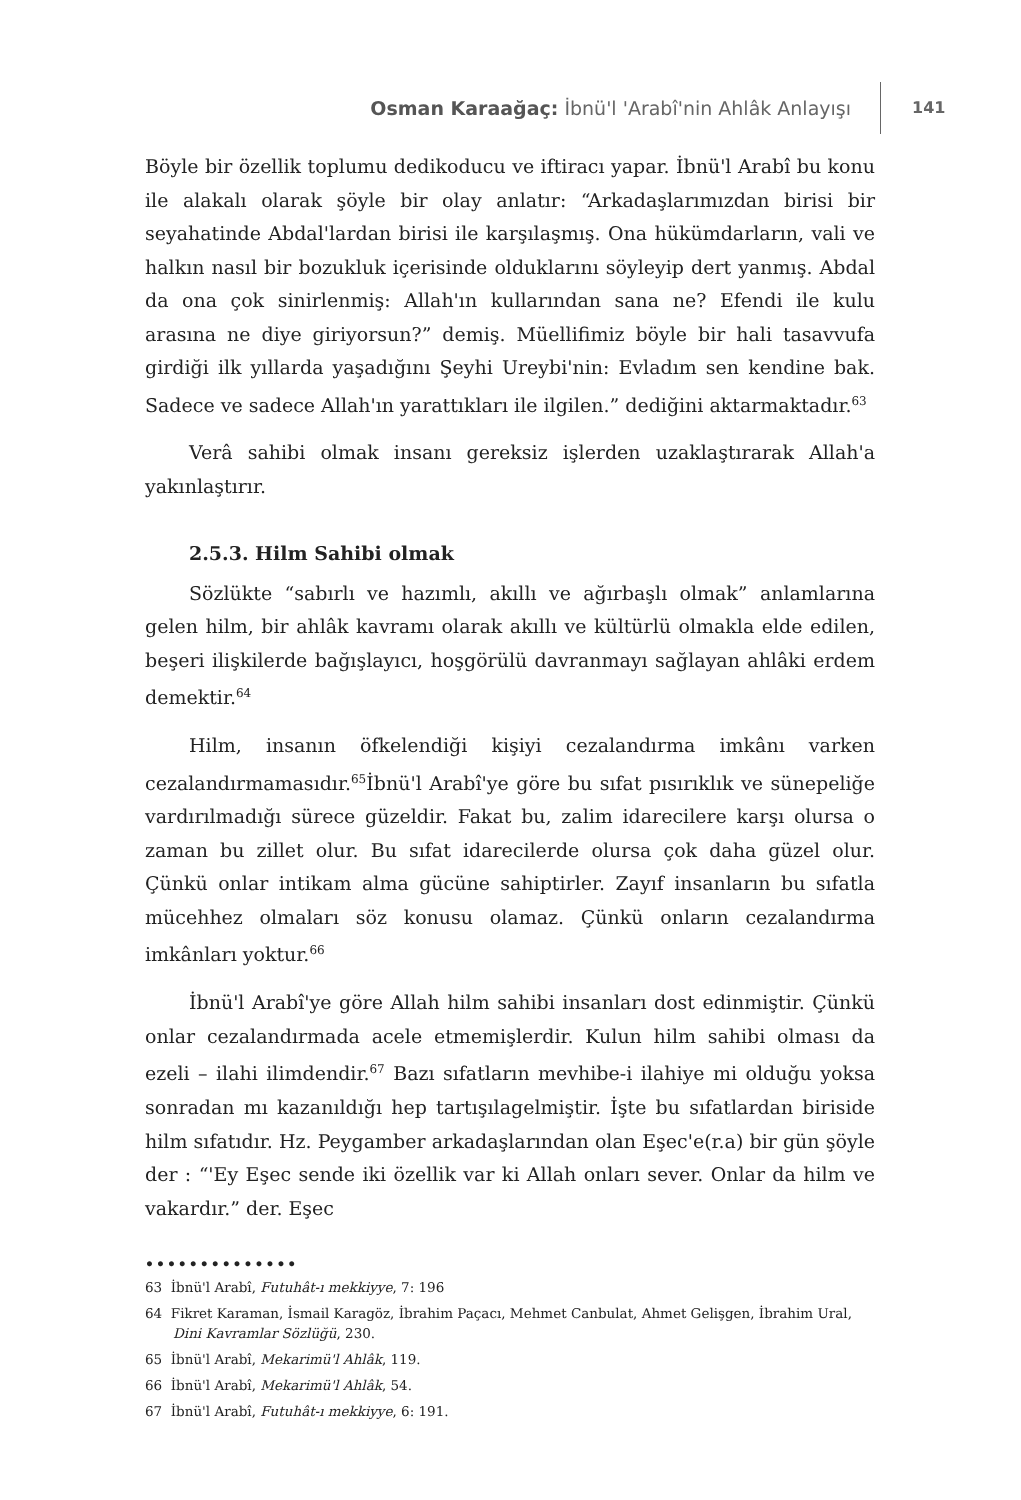Osman Karaağaç: İbnü'l 'Arabî'nin Ahlâk Anlayışı
141
Böyle bir özellik toplumu dedikoducu ve iftiracı yapar. İbnü'l Arabî bu konu ile alakalı olarak şöyle bir olay anlatır: “Arkadaşlarımızdan birisi bir seyahatinde Abdal'lardan birisi ile karşılaşmış. Ona hükümdarların, vali ve halkın nasıl bir bozukluk içerisinde olduklarını söyleyip dert yanmış. Abdal da ona çok sinirlenmiş: Allah'ın kullarından sana ne? Efendi ile kulu arasına ne diye giriyorsun?” demiş. Müellifimiz böyle bir hali tasavvufa girdiği ilk yıllarda yaşadığını Şeyhi Ureybi'nin: Evladım sen kendine bak. Sadece ve sadece Allah'ın yarattıkları ile ilgilen.” dediğini aktarmaktadır.<sup>63</sup>
Verâ sahibi olmak insanı gereksiz işlerden uzaklaştırarak Allah'a yakınlaştırır.
2.5.3. Hilm Sahibi olmak
Sözlükte “sabırlı ve hazımlı, akıllı ve ağırbaşlı olmak” anlamlarına gelen hilm, bir ahlâk kavramı olarak akıllı ve kültürlü olmakla elde edilen, beşeri ilişkilerde bağışlayıcı, hoşgörülü davranmayı sağlayan ahlâki erdem demektir.<sup>64</sup>
Hilm, insanın öfkelendiği kişiyi cezalandırma imkânı varken cezalandırmamasıdır.<sup>65</sup>İbnü'l Arabî'ye göre bu sıfat pısırıklık ve sünepeliğe vardırılmadığı sürece güzeldir. Fakat bu, zalim idarecilere karşı olursa o zaman bu zillet olur. Bu sıfat idarecilerde olursa çok daha güzel olur. Çünkü onlar intikam alma gücüne sahiptirler. Zayıf insanların bu sıfatla mücehhez olmaları söz konusu olamaz. Çünkü onların cezalandırma imkânları yoktur.<sup>66</sup>
İbnü'l Arabî'ye göre Allah hilm sahibi insanları dost edinmiştir. Çünkü onlar cezalandırmada acele etmemişlerdir. Kulun hilm sahibi olması da ezeli – ilahi ilimdendir.<sup>67</sup> Bazı sıfatların mevhibe-i ilahiye mi olduğu yoksa sonradan mı kazanıldığı hep tartışılagelmiştir. İşte bu sıfatlardan biriside hilm sıfatıdır. Hz. Peygamber arkadaşlarından olan Eşec'e(r.a) bir gün şöyle der : “'Ey Eşec sende iki özellik var ki Allah onları sever. Onlar da hilm ve vakardır.” der. Eşec
••••••••••••••
63 İbnü'l Arabî, Futuhât-ı mekkiyye, 7: 196
64 Fikret Karaman, İsmail Karagöz, İbrahim Paçacı, Mehmet Canbulat, Ahmet Gelişgen, İbrahim Ural, Dini Kavramlar Sözlüğü, 230.
65 İbnü'l Arabî, Mekarimü'l Ahlâk, 119.
66 İbnü'l Arabî, Mekarimü'l Ahlâk, 54.
67 İbnü'l Arabî, Futuhât-ı mekkiyye, 6: 191.